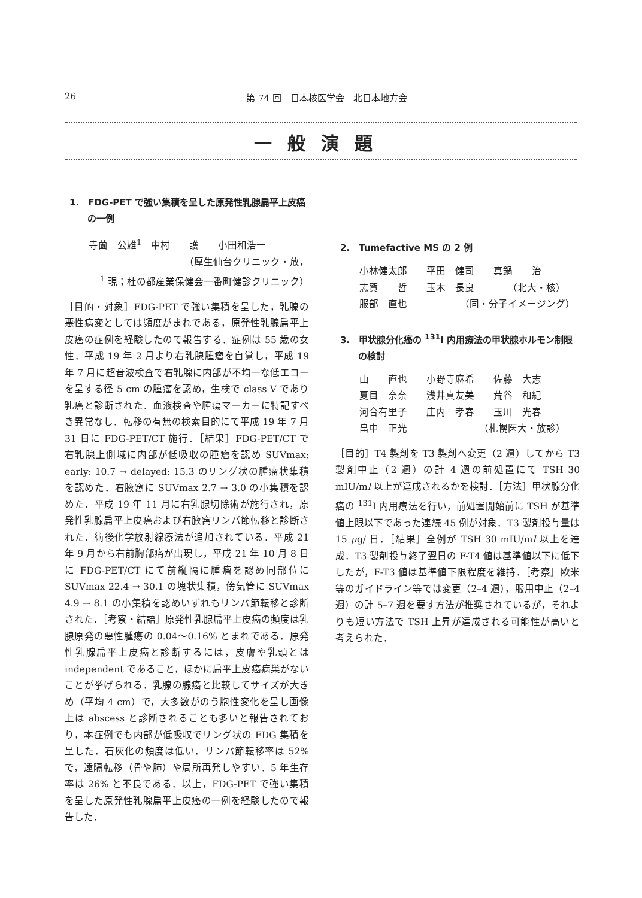26 第 74 回　日本核医学会　北日本地方会
一般演題
1.　FDG-PET で強い集積を呈した原発性乳腺扁平上皮癌の一例
寺薗　公雄<sup>1</sup>　中村　　護　　小田和浩一
（厚生仙台クリニック・放，
<sup>1</sup> 現；杜の都産業保健会一番町健診クリニック）
［目的・対象］FDG-PET で強い集積を呈した，乳腺の悪性病変としては頻度がまれである，原発性乳腺扁平上皮癌の症例を経験したので報告する．症例は 55 歳の女性．平成 19 年 2 月より右乳腺腫瘤を自覚し，平成 19 年 7 月に超音波検査で右乳腺に内部が不均一な低エコーを呈する径 5 cm の腫瘤を認め，生検で class V であり乳癌と診断された．血液検査や腫瘍マーカーに特記すべき異常なし．転移の有無の検索目的にて平成 19 年 7 月 31 日に FDG-PET/CT 施行．［結果］FDG-PET/CT で右乳腺上側域に内部が低吸収の腫瘤を認め SUVmax: early: 10.7 → delayed: 15.3 のリング状の腫瘤状集積を認めた．右腋窩に SUVmax 2.7 → 3.0 の小集積を認めた．平成 19 年 11 月に右乳腺切除術が施行され，原発性乳腺扁平上皮癌および右腋窩リンパ節転移と診断された．術後化学放射線療法が追加されている．平成 21 年 9 月から右前胸部痛が出現し，平成 21 年 10 月 8 日に FDG-PET/CT にて前縦隔に腫瘤を認め同部位に SUVmax 22.4 → 30.1 の塊状集積，傍気管に SUVmax 4.9 → 8.1 の小集積を認めいずれもリンパ節転移と診断された．［考察・結語］原発性乳腺扁平上皮癌の頻度は乳腺原発の悪性腫瘍の 0.04〜0.16% とまれである．原発性乳腺扁平上皮癌と診断するには，皮膚や乳頭とは independent であること，ほかに扁平上皮癌病巣がないことが挙げられる．乳腺の腺癌と比較してサイズが大きめ（平均 4 cm）で，大多数がのう胞性変化を呈し画像上は abscess と診断されることも多いと報告されており，本症例でも内部が低吸収でリング状の FDG 集積を呈した．石灰化の頻度は低い．リンパ節転移率は 52% で，遠隔転移（骨や肺）や局所再発しやすい．5 年生存率は 26% と不良である．以上，FDG-PET で強い集積を呈した原発性乳腺扁平上皮癌の一例を経験したので報告した．
2.　Tumefactive MS の 2 例
小林健太郎　　平田　健司　　真鍋　　治
志賀　　哲　　玉木　長良　　　　（北大・核）
服部　直也　　　　　　（同・分子イメージング）
3.　甲状腺分化癌の <sup>131</sup>I 内用療法の甲状腺ホルモン制限の検討
山　　直也　　小野寺麻希　　佐藤　大志
夏目　奈奈　　浅井真友美　　荒谷　和紀
河合有里子　　庄内　孝春　　玉川　光春
畠中　正光　　　　　　　　（札幌医大・放診）
［目的］T4 製剤を T3 製剤へ変更（2 週）してから T3 製剤中止（2 週）の計 4 週の前処置にて TSH 30 mIU/ml 以上が達成されるかを検討．［方法］甲状腺分化癌の <sup>131</sup>I 内用療法を行い，前処置開始前に TSH が基準値上限以下であった連続 45 例が対象．T3 製剤投与量は 15 μg/ 日．［結果］全例が TSH 30 mIU/ml 以上を達成．T3 製剤投与終了翌日の F-T4 値は基準値以下に低下したが，F-T3 値は基準値下限程度を維持．［考察］欧米等のガイドライン等では変更（2–4 週），服用中止（2–4 週）の計 5–7 週を要す方法が推奨されているが，それよりも短い方法で TSH 上昇が達成される可能性が高いと考えられた．